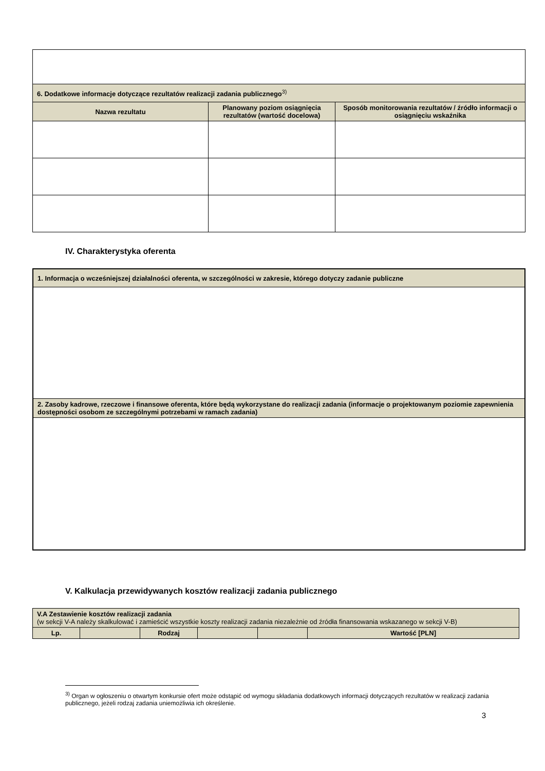| 6. Dodatkowe informacje dotyczące rezultatów realizacji zadania publicznego<sup>3)</sup> | | |
| Nazwa rezultatu | Planowany poziom osiągnięcia rezultatów (wartość docelowa) | Sposób monitorowania rezultatów / źródło informacji o osiągnięciu wskaźnika |
IV. Charakterystyka oferenta
| 1. Informacja o wcześniejszej działalności oferenta, w szczególności w zakresie, którego dotyczy zadanie publiczne |
| 2. Zasoby kadrowe, rzeczowe i finansowe oferenta, które będą wykorzystane do realizacji zadania (informacje o projektowanym poziomie zapewnienia dostępności osobom ze szczególnymi potrzebami w ramach zadania) |
V. Kalkulacja przewidywanych kosztów realizacji zadania publicznego
| V.A Zestawienie kosztów realizacji zadania (w sekcji V-A należy skalkulować i zamieścić wszystkie koszty realizacji zadania niezależnie od źródła finansowania wskazanego w sekcji V-B) | | | | | |
| Lp. | | Rodzaj | | | Wartość [PLN] |
<sup>3)</sup> Organ w ogłoszeniu o otwartym konkursie ofert może odstąpić od wymogu składania dodatkowych informacji dotyczących rezultatów w realizacji zadania publicznego, jeżeli rodzaj zadania uniemożliwia ich określenie.
3